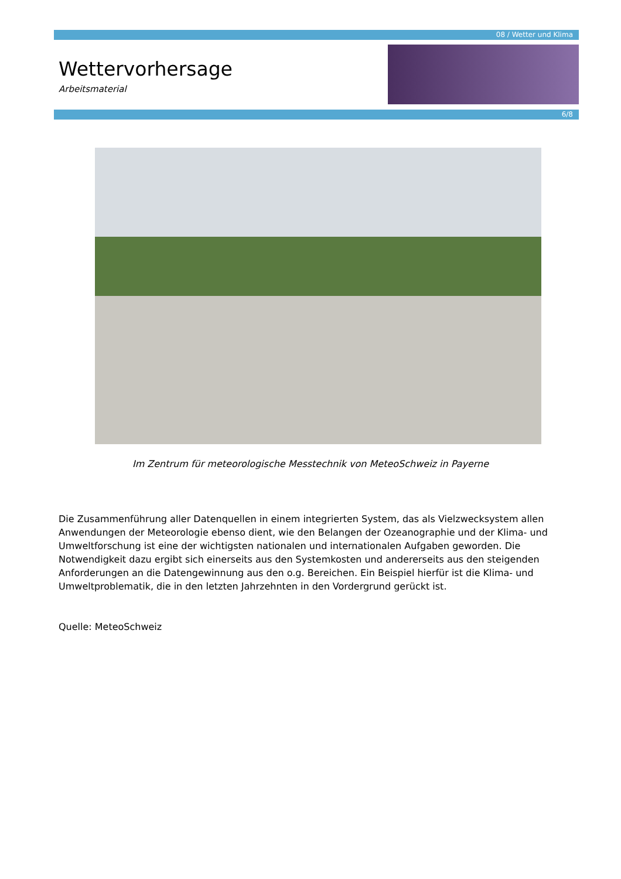08 / Wetter und Klima
Wettervorhersage
Arbeitsmaterial
6/8
Im Zentrum für meteorologische Messtechnik von MeteoSchweiz in Payerne
Die Zusammenführung aller Datenquellen in einem integrierten System, das als Vielzwecksystem allen Anwendungen der Meteorologie ebenso dient, wie den Belangen der Ozeanographie und der Klima- und Umweltforschung ist eine der wichtigsten nationalen und internationalen Aufgaben geworden. Die Notwendigkeit dazu ergibt sich einerseits aus den Systemkosten und andererseits aus den steigenden Anforderungen an die Datengewinnung aus den o.g. Bereichen. Ein Beispiel hierfür ist die Klima- und Umweltproblematik, die in den letzten Jahrzehnten in den Vordergrund gerückt ist.
Quelle: MeteoSchweiz